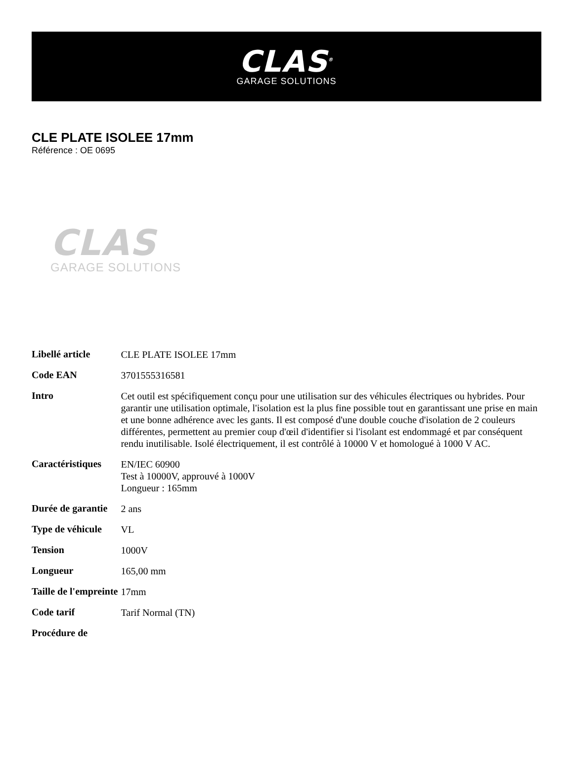CLAS<sup>®</sup>
GARAGE SOLUTIONS
CLE PLATE ISOLEE 17mm
Référence : OE 0695
CLAS
GARAGE SOLUTIONS
| Libellé article | CLE PLATE ISOLEE 17mm |
| Code EAN | 3701555316581 |
| Intro | Cet outil est spécifiquement conçu pour une utilisation sur des véhicules électriques ou hybrides. Pour garantir une utilisation optimale, l'isolation est la plus fine possible tout en garantissant une prise en main et une bonne adhérence avec les gants. Il est composé d'une double couche d'isolation de 2 couleurs différentes, permettent au premier coup d'œil d'identifier si l'isolant est endommagé et par conséquent rendu inutilisable. Isolé électriquement, il est contrôlé à 10000 V et homologué à 1000 V AC. |
| Caractéristiques | EN/IEC 60900 Test à 10000V, approuvé à 1000V Longueur : 165mm |
| Durée de garantie | 2 ans |
| Type de véhicule | VL |
| Tension | 1000V |
| Longueur | 165,00 mm |
| Taille de l'empreinte | 17mm |
| Code tarif | Tarif Normal (TN) |
| Procédure de | |